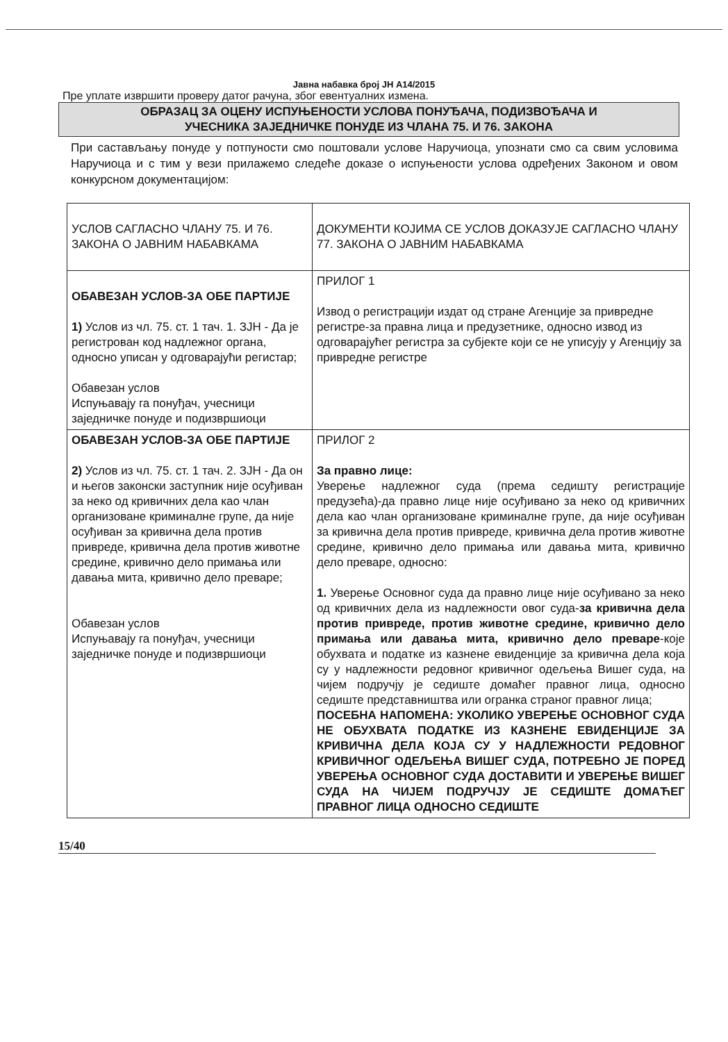Јавна набавка број ЈН А14/2015
Пре уплате извршити проверу датог рачуна, због евентуалних измена.
ОБРАЗАЦ ЗА ОЦЕНУ ИСПУЊЕНОСТИ УСЛОВА ПОНУЂАЧА, ПОДИЗВОЂАЧА И
УЧЕСНИКА ЗАЈЕДНИЧКЕ ПОНУДЕ ИЗ ЧЛАНА 75. И 76. ЗАКОНА
При састављању понуде у потпуности смо поштовали услове Наручиоца, упознати смо са свим условима Наручиоца и с тим у вези прилажемо следеће доказе о испуњености услова одређених Законом и овом конкурсном документацијом:
| УСЛОВ САГЛАСНО ЧЛАНУ 75. И 76. ЗАКОНА О ЈАВНИМ НАБАВКАМА | ДОКУМЕНТИ КОЈИМА СЕ УСЛОВ ДОКАЗУЈЕ САГЛАСНО ЧЛАНУ 77. ЗАКОНА О ЈАВНИМ НАБАВКАМА |
| ОБАВЕЗАН УСЛОВ-ЗА ОБЕ ПАРТИЈЕ 1) Услов из чл. 75. ст. 1 тач. 1. ЗЈН - Да је регистрован код надлежног органа, односно уписан у одговарајући регистар; Обавезан услов Испуњавају га понуђач, учесници заједничке понуде и подизвршиоци | ПРИЛОГ 1 Извод о регистрацији издат од стране Агенције за привредне регистре-за правна лица и предузетнике, односно извод из одговарајућег регистра за субјекте који се не уписују у Агенцију за привредне регистре |
| ОБАВЕЗАН УСЛОВ-ЗА ОБЕ ПАРТИЈЕ 2) Услов из чл. 75. ст. 1 тач. 2. ЗЈН - Да он и његов законски заступник није осуђиван за неко од кривичних дела као члан организоване криминалне групе, да није осуђиван за кривична дела против привреде, кривична дела против животне средине, кривично дело примања или давања мита, кривично дело преваре; Обавезан услов Испуњавају га понуђач, учесници заједничке понуде и подизвршиоци | ПРИЛОГ 2 За правно лице: Уверење надлежног суда (према седишту регистрације предузећа)-да правно лице није осуђивано за неко од кривичних дела као члан организоване криминалне групе, да није осуђиван за кривична дела против привреде, кривична дела против животне средине, кривично дело примања или давања мита, кривично дело преваре, односно: 1. Уверење Основног суда да правно лице није осуђивано за неко од кривичних дела из надлежности овог суда- за кривична дела против привреде, против животне средине, кривично дело примања или давања мита, кривично дело преваре -које обухвата и податке из казнене евиденције за кривична дела која су у надлежности редовног кривичног одељења Вишег суда, на чијем подручју је седиште домаћег правног лица, односно седиште представништва или огранка страног правног лица; ПОСЕБНА НАПОМЕНА: УКОЛИКО УВЕРЕЊЕ ОСНОВНОГ СУДА НЕ ОБУХВАТА ПОДАТКЕ ИЗ КАЗНЕНЕ ЕВИДЕНЦИЈЕ ЗА КРИВИЧНА ДЕЛА КОЈА СУ У НАДЛЕЖНОСТИ РЕДОВНОГ КРИВИЧНОГ ОДЕЉЕЊА ВИШЕГ СУДА, ПОТРЕБНО ЈЕ ПОРЕД УВЕРЕЊА ОСНОВНОГ СУДА ДОСТАВИТИ И УВЕРЕЊЕ ВИШЕГ СУДА НА ЧИЈЕМ ПОДРУЧЈУ ЈЕ СЕДИШТЕ ДОМАЋЕГ ПРАВНОГ ЛИЦА ОДНОСНО СЕДИШТЕ |
15/40